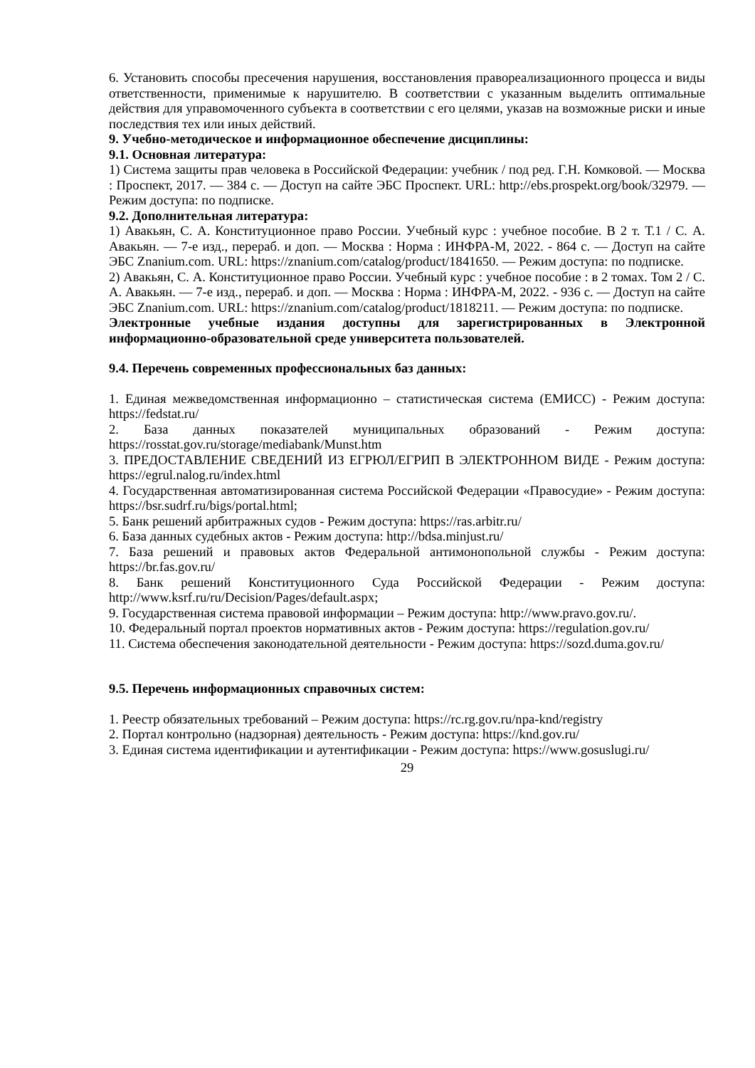6. Установить способы пресечения нарушения, восстановления правореализационного процесса и виды ответственности, применимые к нарушителю. В соответствии с указанным выделить оптимальные действия для управомоченного субъекта в соответствии с его целями, указав на возможные риски и иные последствия тех или иных действий.
9. Учебно-методическое и информационное обеспечение дисциплины:
9.1. Основная литература:
1) Система защиты прав человека в Российской Федерации: учебник / под ред. Г.Н. Комковой. — Москва : Проспект, 2017. — 384 с. — Доступ на сайте ЭБС Проспект. URL: http://ebs.prospekt.org/book/32979. — Режим доступа: по подписке.
9.2. Дополнительная литература:
1) Авакьян, С. А. Конституционное право России. Учебный курс : учебное пособие. В 2 т. Т.1 / С. А. Авакьян. — 7-е изд., перераб. и доп. — Москва : Норма : ИНФРА-М, 2022. - 864 с. — Доступ на сайте ЭБС Znanium.com. URL: https://znanium.com/catalog/product/1841650. — Режим доступа: по подписке.
2) Авакьян, С. А. Конституционное право России. Учебный курс : учебное пособие : в 2 томах. Том 2 / С. А. Авакьян. — 7-е изд., перераб. и доп. — Москва : Норма : ИНФРА-М, 2022. - 936 с. — Доступ на сайте ЭБС Znanium.com. URL: https://znanium.com/catalog/product/1818211. — Режим доступа: по подписке.
Электронные учебные издания доступны для зарегистрированных в Электронной информационно-образовательной среде университета пользователей.
9.4. Перечень современных профессиональных баз данных:
1. Единая межведомственная информационно – статистическая система (ЕМИСС) - Режим доступа: https://fedstat.ru/
2. База данных показателей муниципальных образований - Режим доступа: https://rosstat.gov.ru/storage/mediabank/Munst.htm
3. ПРЕДОСТАВЛЕНИЕ СВЕДЕНИЙ ИЗ ЕГРЮЛ/ЕГРИП В ЭЛЕКТРОННОМ ВИДЕ - Режим доступа: https://egrul.nalog.ru/index.html
4. Государственная автоматизированная система Российской Федерации «Правосудие» - Режим доступа: https://bsr.sudrf.ru/bigs/portal.html;
5. Банк решений арбитражных судов - Режим доступа: https://ras.arbitr.ru/
6. База данных судебных актов - Режим доступа: http://bdsa.minjust.ru/
7. База решений и правовых актов Федеральной антимонопольной службы - Режим доступа: https://br.fas.gov.ru/
8. Банк решений Конституционного Суда Российской Федерации - Режим доступа: http://www.ksrf.ru/ru/Decision/Pages/default.aspx;
9. Государственная система правовой информации – Режим доступа: http://www.pravo.gov.ru/.
10. Федеральный портал проектов нормативных актов - Режим доступа: https://regulation.gov.ru/
11. Система обеспечения законодательной деятельности - Режим доступа: https://sozd.duma.gov.ru/
9.5. Перечень информационных справочных систем:
1. Реестр обязательных требований – Режим доступа: https://rc.rg.gov.ru/npa-knd/registry
2. Портал контрольно (надзорная) деятельность - Режим доступа: https://knd.gov.ru/
3. Единая система идентификации и аутентификации - Режим доступа: https://www.gosuslugi.ru/
29